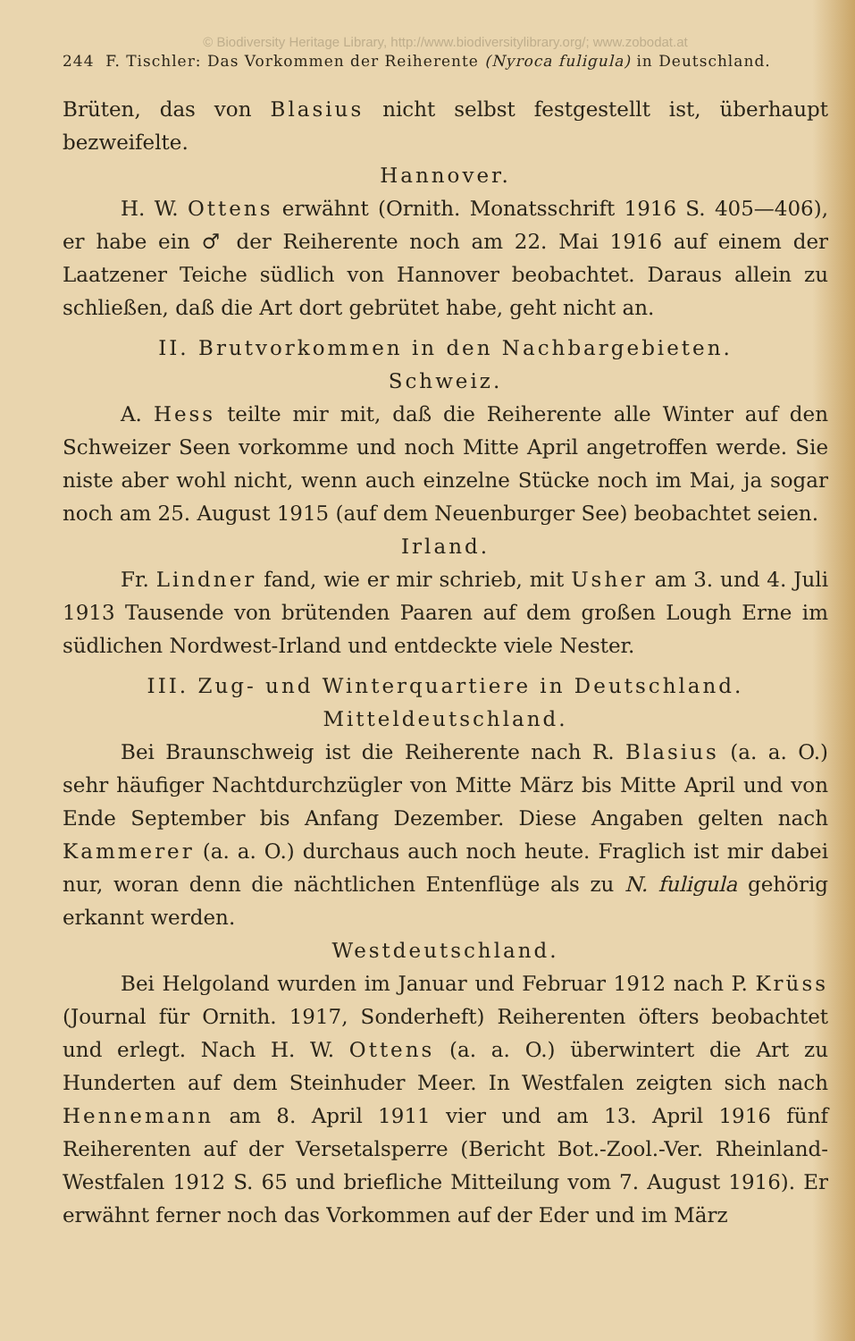© Biodiversity Heritage Library, http://www.biodiversitylibrary.org/; www.zobodat.at
244 F. Tischler: Das Vorkommen der Reiherente (Nyroca fuligula) in Deutschland.
Brüten, das von Blasius nicht selbst festgestellt ist, überhaupt bezweifelte.
Hannover.
H. W. Ottens erwähnt (Ornith. Monatsschrift 1916 S. 405—406), er habe ein ♂ der Reiherente noch am 22. Mai 1916 auf einem der Laatzener Teiche südlich von Hannover beobachtet. Daraus allein zu schließen, daß die Art dort gebrütet habe, geht nicht an.
II. Brutvorkommen in den Nachbargebieten.
Schweiz.
A. Hess teilte mir mit, daß die Reiherente alle Winter auf den Schweizer Seen vorkomme und noch Mitte April angetroffen werde. Sie niste aber wohl nicht, wenn auch einzelne Stücke noch im Mai, ja sogar noch am 25. August 1915 (auf dem Neuenburger See) beobachtet seien.
Irland.
Fr. Lindner fand, wie er mir schrieb, mit Usher am 3. und 4. Juli 1913 Tausende von brütenden Paaren auf dem großen Lough Erne im südlichen Nordwest-Irland und entdeckte viele Nester.
III. Zug- und Winterquartiere in Deutschland.
Mitteldeutschland.
Bei Braunschweig ist die Reiherente nach R. Blasius (a. a. O.) sehr häufiger Nachtdurchzügler von Mitte März bis Mitte April und von Ende September bis Anfang Dezember. Diese Angaben gelten nach Kammerer (a. a. O.) durchaus auch noch heute. Fraglich ist mir dabei nur, woran denn die nächtlichen Entenflüge als zu N. fuligula gehörig erkannt werden.
Westdeutschland.
Bei Helgoland wurden im Januar und Februar 1912 nach P. Krüss (Journal für Ornith. 1917, Sonderheft) Reiherenten öfters beobachtet und erlegt. Nach H. W. Ottens (a. a. O.) überwintert die Art zu Hunderten auf dem Steinhuder Meer. In Westfalen zeigten sich nach Hennemann am 8. April 1911 vier und am 13. April 1916 fünf Reiherenten auf der Versetalsperre (Bericht Bot.-Zool.-Ver. Rheinland-Westfalen 1912 S. 65 und briefliche Mitteilung vom 7. August 1916). Er erwähnt ferner noch das Vorkommen auf der Eder und im März